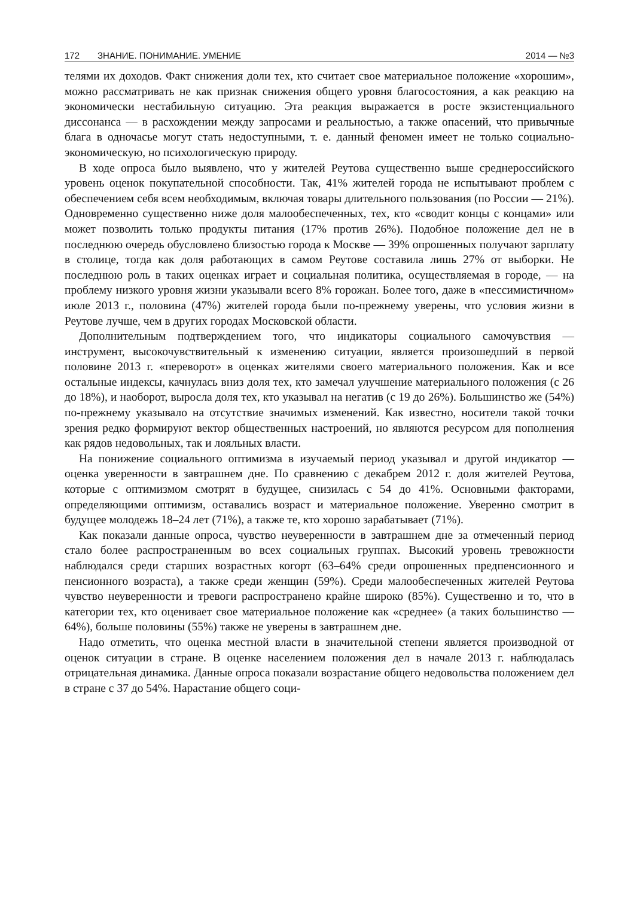172 ЗНАНИЕ. ПОНИМАНИЕ. УМЕНИЕ 2014 — №3
телями их доходов. Факт снижения доли тех, кто считает свое материальное положение «хорошим», можно рассматривать не как признак снижения общего уровня благосостояния, а как реакцию на экономически нестабильную ситуацию. Эта реакция выражается в росте экзистенциального диссонанса — в расхождении между запросами и реальностью, а также опасений, что привычные блага в одночасье могут стать недоступными, т. е. данный феномен имеет не только социально-экономическую, но психологическую природу.
В ходе опроса было выявлено, что у жителей Реутова существенно выше среднероссийского уровень оценок покупательной способности. Так, 41% жителей города не испытывают проблем с обеспечением себя всем необходимым, включая товары длительного пользования (по России — 21%). Одновременно существенно ниже доля малообеспеченных, тех, кто «сводит концы с концами» или может позволить только продукты питания (17% против 26%). Подобное положение дел не в последнюю очередь обусловлено близостью города к Москве — 39% опрошенных получают зарплату в столице, тогда как доля работающих в самом Реутове составила лишь 27% от выборки. Не последнюю роль в таких оценках играет и социальная политика, осуществляемая в городе, — на проблему низкого уровня жизни указывали всего 8% горожан. Более того, даже в «пессимистичном» июле 2013 г., половина (47%) жителей города были по-прежнему уверены, что условия жизни в Реутове лучше, чем в других городах Московской области.
Дополнительным подтверждением того, что индикаторы социального самочувствия — инструмент, высокочувствительный к изменению ситуации, является произошедший в первой половине 2013 г. «переворот» в оценках жителями своего материального положения. Как и все остальные индексы, качнулась вниз доля тех, кто замечал улучшение материального положения (с 26 до 18%), и наоборот, выросла доля тех, кто указывал на негатив (с 19 до 26%). Большинство же (54%) по-прежнему указывало на отсутствие значимых изменений. Как известно, носители такой точки зрения редко формируют вектор общественных настроений, но являются ресурсом для пополнения как рядов недовольных, так и лояльных власти.
На понижение социального оптимизма в изучаемый период указывал и другой индикатор — оценка уверенности в завтрашнем дне. По сравнению с декабрем 2012 г. доля жителей Реутова, которые с оптимизмом смотрят в будущее, снизилась с 54 до 41%. Основными факторами, определяющими оптимизм, оставались возраст и материальное положение. Уверенно смотрит в будущее молодежь 18–24 лет (71%), а также те, кто хорошо зарабатывает (71%).
Как показали данные опроса, чувство неуверенности в завтрашнем дне за отмеченный период стало более распространенным во всех социальных группах. Высокий уровень тревожности наблюдался среди старших возрастных когорт (63–64% среди опрошенных предпенсионного и пенсионного возраста), а также среди женщин (59%). Среди малообеспеченных жителей Реутова чувство неуверенности и тревоги распространено крайне широко (85%). Существенно и то, что в категории тех, кто оценивает свое материальное положение как «среднее» (а таких большинство — 64%), больше половины (55%) также не уверены в завтрашнем дне.
Надо отметить, что оценка местной власти в значительной степени является производной от оценок ситуации в стране. В оценке населением положения дел в начале 2013 г. наблюдалась отрицательная динамика. Данные опроса показали возрастание общего недовольства положением дел в стране с 37 до 54%. Нарастание общего соци-